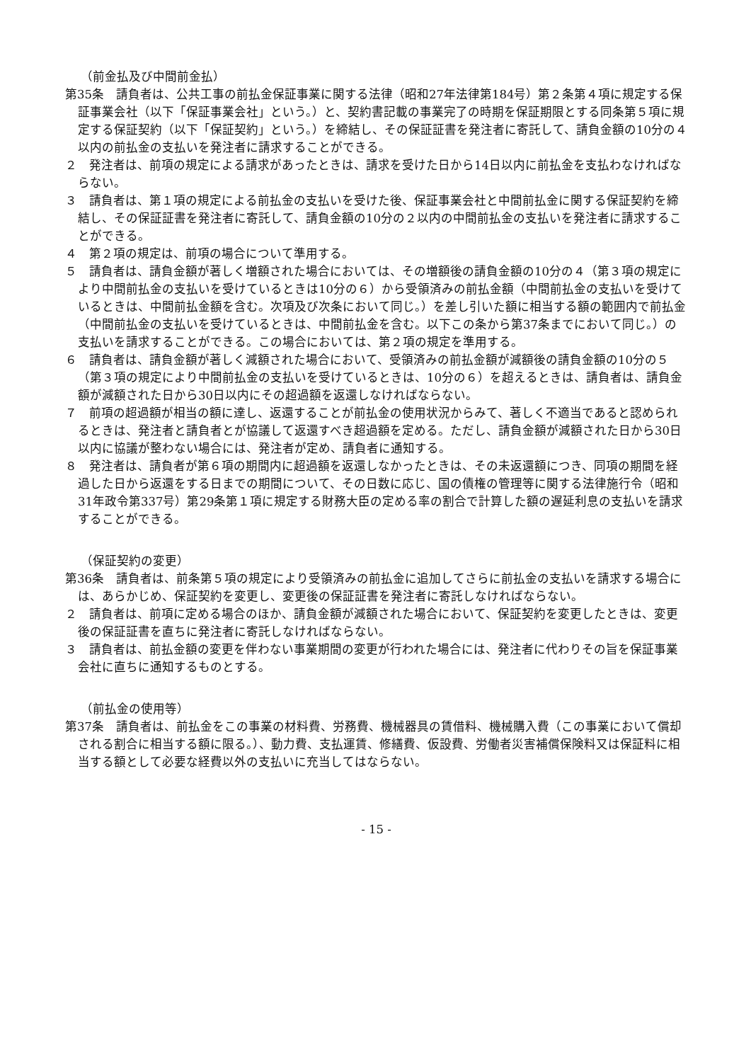（前金払及び中間前金払）
第35条　請負者は、公共工事の前払金保証事業に関する法律（昭和27年法律第184号）第２条第４項に規定する保証事業会社（以下「保証事業会社」という。）と、契約書記載の事業完了の時期を保証期限とする同条第５項に規定する保証契約（以下「保証契約」という。）を締結し、その保証証書を発注者に寄託して、請負金額の10分の４以内の前払金の支払いを発注者に請求することができる。
２　発注者は、前項の規定による請求があったときは、請求を受けた日から14日以内に前払金を支払わなければならない。
３　請負者は、第１項の規定による前払金の支払いを受けた後、保証事業会社と中間前払金に関する保証契約を締結し、その保証証書を発注者に寄託して、請負金額の10分の２以内の中間前払金の支払いを発注者に請求することができる。
４　第２項の規定は、前項の場合について準用する。
５　請負者は、請負金額が著しく増額された場合においては、その増額後の請負金額の10分の４（第３項の規定により中間前払金の支払いを受けているときは10分の６）から受領済みの前払金額（中間前払金の支払いを受けているときは、中間前払金額を含む。次項及び次条において同じ。）を差し引いた額に相当する額の範囲内で前払金（中間前払金の支払いを受けているときは、中間前払金を含む。以下この条から第37条までにおいて同じ。）の支払いを請求することができる。この場合においては、第２項の規定を準用する。
６　請負者は、請負金額が著しく減額された場合において、受領済みの前払金額が減額後の請負金額の10分の５（第３項の規定により中間前払金の支払いを受けているときは、10分の６）を超えるときは、請負者は、請負金額が減額された日から30日以内にその超過額を返還しなければならない。
７　前項の超過額が相当の額に達し、返還することが前払金の使用状況からみて、著しく不適当であると認められるときは、発注者と請負者とが協議して返還すべき超過額を定める。ただし、請負金額が減額された日から30日以内に協議が整わない場合には、発注者が定め、請負者に通知する。
８　発注者は、請負者が第６項の期間内に超過額を返還しなかったときは、その未返還額につき、同項の期間を経過した日から返還をする日までの期間について、その日数に応じ、国の債権の管理等に関する法律施行令（昭和31年政令第337号）第29条第１項に規定する財務大臣の定める率の割合で計算した額の遅延利息の支払いを請求することができる。
（保証契約の変更）
第36条　請負者は、前条第５項の規定により受領済みの前払金に追加してさらに前払金の支払いを請求する場合には、あらかじめ、保証契約を変更し、変更後の保証証書を発注者に寄託しなければならない。
２　請負者は、前項に定める場合のほか、請負金額が減額された場合において、保証契約を変更したときは、変更後の保証証書を直ちに発注者に寄託しなければならない。
３　請負者は、前払金額の変更を伴わない事業期間の変更が行われた場合には、発注者に代わりその旨を保証事業会社に直ちに通知するものとする。
（前払金の使用等）
第37条　請負者は、前払金をこの事業の材料費、労務費、機械器具の賃借料、機械購入費（この事業において償却される割合に相当する額に限る。）、動力費、支払運賃、修繕費、仮設費、労働者災害補償保険料又は保証料に相当する額として必要な経費以外の支払いに充当してはならない。
- 15 -